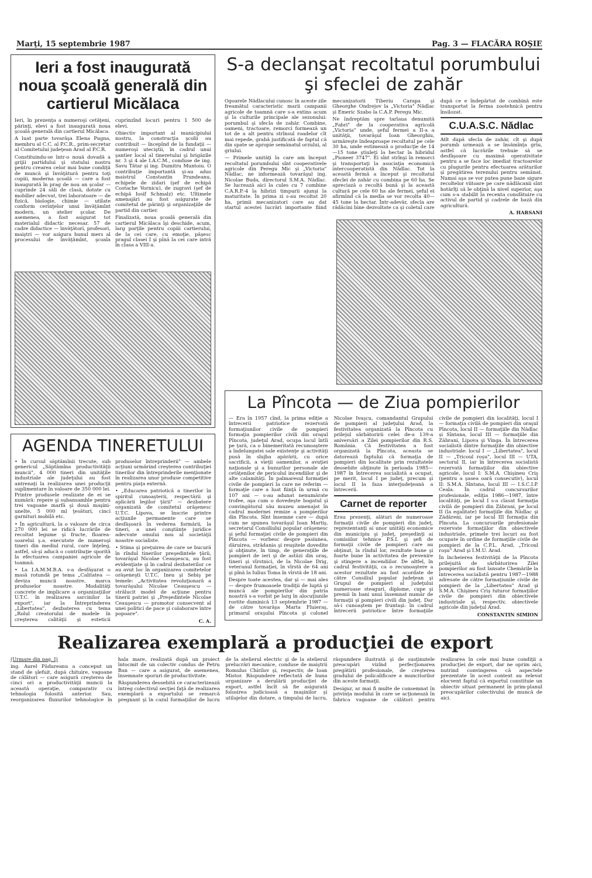Marţi, 15 septembrie 1987 Pag. 3 — FLACĂRA ROŞIE
Ieri a fost inaugurată noua şcoală generală din cartierul Micălaca
Ieri, în prezenţa a numeroşi cetăţeni, părinţi, elevi a fost inaugurată noua şcoală generală din cartierul Micălaca.
A luat parte tovarăşa Elena Pugna, membru al C.C. al P.C.R., prim-secretar al Comitetului judeţean Arad al P.C.R.
Constituindu-se într-o nouă dovadă a grijii partidului şi statului nostru pentru crearea celor mai bune condiţii de muncă şi învăţătură pentru toţi copiii, moderna şcoală — care a fost inaugurată în prag de nou an şcolar — cuprinde 24 săli de clasă, dotate cu mobilier adecvat, trei laboratoare — de fizică, biologie, chimie — utilate conform cerinţelor unui învăţămînt modern, un atelier şcolar. De asemenea, a fost asigurat tot materialul didactic necesar. 57 de cadre didactice — învăţători, profesori, maiştri — vor asigura bunul mers al procesului de învăţămînt, şcoala cuprinzînd locuri pentru 1 500 de elevi.
Obiectiv important al municipiului nostru, la construcţia şcolii au contribuit — începînd de la fundaţii — numeroşi uteciştii, în cadrul unui şantier local al tineretului şi brigăzile nr. 3 şi 4 ale I.A.C.M., conduse de ing. Savu Tătar şi ing. Dumitru Muntoiu. O contribuţie importantă şi-au adus maistrul Constantin Prundeanu, echipele de zidari (şef de echipă Costache Vornicu), de zugravi (şef de echipă Iosif Schmalz) etc. Ultimele amenajări au fost asigurate de comitetul de părinţi şi organizaţiile de partid din cartier.
Finalizată, noua şcoală generală din cartierul Micălaca îşi deschide, acum, larg porţile pentru copiii cartierului, de la cei care, cu emoţie, păşesc pragul clasei I şi pînă la cei care intră în clasa a VIII-a.
AGENDA TINERETULUI
• În cursul săptămînii trecute, sub genericul „Săptămîna productivităţii muncii", 4 000 tineri din unităţile industriale ale judeţului au fost antrenaţi la realizarea unei producţii suplimentare în valoare de 350 000 lei. Printre produsele realizate de ei se numără: repere şi subansamble pentru trei vagoane marfă şi două maşini-unelte, 5 000 ml ţesături, cinci garnituri mobilă etc.
• În agricultură, la o valoare de circa 270 000 lei se ridică lucrările de recoltat legume şi fructe, floarea-soarelui ş.a. executate de numeroşi tineri din mediul rural, care înţeleg, astfel, să-şi aducă o contribuţie sporită la efectuarea campaniei agricole de toamnă.
• La I.A.M.M.B.A. s-a desfăşurat o masă rotundă pe tema „Calitatea — deviza muncii noastre, marca produselor noastre. Modalităţi concrete de implicare a organizaţiilor U.T.C. în realizarea sarcinilor la export", iar la Întreprinderea „Libertatea", dezbaterea cu tema „Rolul creatorului de modele în creşterea calităţii şi esteticii produselor întreprinderii" — ambele acţiuni urmărind creşterea contribuţiei tinerilor din întreprinderile menţionate în realizarea unor produse competitive pentru piaţa externă.
• „Educarea patriotică a tinerilor în spiritul cunoaşterii, respectării şi aplicării legilor ţării" — dezbatere organizată de comitetul orăşenesc U.T.C. Lipova, se înscrie printre acţiunile permanente care se desfăşoară în vederea formării, la tineri, a unei conştiinţe juridice adecvate omului nou al societăţii noastre socialiste.
• Stima şi preţuirea de care se bucură în rîndul tinerilor preşedintele ţării, tovarăşul Nicolae Ceauşescu, au fost evidenţiate şi în cadrul dezbaterilor ce au avut loc în organizarea comitetelor orăşeneşti U.T.C. Ineu şi Sebiş pe temele: „Activitatea revoluţionară a tovarăşului Nicolae Ceauşescu — strălucit model de acţiune pentru tinerii patriei şi „Preşedintele Nicolae Ceauşescu — promotor consecvent al unei politici de pace şi colaborare între popoare".
C. A.
S-a declanşat recoltatul porumbului şi sfeclei de zahăr
Ogoarele Nădlacului cunosc în aceste zile freamătul caracteristic marii campanii agricole de toamnă care s-a extins acum şi la culturile principale ale sezonului: porumbul şi sfecla de zahăr. Combine, oameni, tractoare, remorci formează un tot de a alt pentru strînsul roadelor cît mai repede, grabă justificată de faptul că din spate se apropie semănatul orzului, al griului.
— Primele unităţi la care am început recoltatul porumbului sînt cooperativele agricole din Peregu Mic şi „Victoria" Nădlac, ne informează tovarăşul ing. Nicolae Buda, directorul S.M.A. Nădlac. Se lucrează aici la cules cu 7 combine C.A.R.P.-4 la hibrizi timpurii ajunşi la maturitate. În prima zi s-au recoltat 20 ha, primii mecanizatori care au dat startul acestei lucrări importante fiind mecanizatorii Tiberiu Carapa şi Gheorghe Ondrejov la „Victoria" Nădlac şi Emeric Szabo la C.A.P. Peregu Mic.
Ne îndreptăm spre tarlaua denumită „Fabri" de la cooperativa agricolă „Victoria" unde, şeful fermei a II-a a unităţii, tovarăşul Ioan Gheorghiu, urmăreşte îndeaproape recoltatul pe cele 30 ha, unde estimează o producţie de 14—15 tone ştiuleţi la hectar la hibridul „Pioneer 3747". Ei sînt strînşi în remorci şi transportaţi la asociaţia economică intercooperatistă din Nădlac. Tot la această fermă a început şi recoltatul sfeclei de zahăr cu combina pe 60 ha. Se apreciază o recoltă bună şi la această cultură pe cele 60 ha ale fermei, şeful ei afirmînd că la media se vor recolta 40—45 tone la hectar. Într-adevăr, sfecla are rădăcini bine dezvoltate ca şi coletul care după ce e îndepărtat de combină este transportat la ferma zootehnică pentru însilozat.
C.U.A.S.C. Nădlac
Atît după sfecla de zahăr, cît şi după porumb urmează a se însămînţa griu, astfel că lucrările trebuie să se desfăşoare cu maximă operativitate pentru a se face loc imediat tractoarelor cu plugurile pentru efectuarea arăturilor şi pregătirea terenului pentru semănat. Numai aşa se vor putea pune baze sigure recoltelor viitoare pe care nădlăcanii sînt hotărîţi să le obţină la nivel superior, aşa cum s-a stabilit la recenta consfătuire cu activul de partid şi cadrele de bază din agricultură.
A. HARSANI
La Pîncota — de Ziua pompierilor
— Era în 1957 cînd, la prima ediţie a întrecerii patriotice rezervată formaţiunilor civile de pompieri formaţia pompierilor civili din oraşul Pîncota, judeţul Arad, ocupa locul întîi pe ţară, ca o binemeritată recunoaştere a îndelungatei sale existenţe şi activităţi pusă în slujba apărării, cu orice sacrificii, a vieţii oamenilor, a avuţiei naţionale şi a bunurilor personale ale cetăţenilor de pericolul incendiilor şi de alte calamităţi. În palmaresul formaţiei civile de pompieri la care ne referim — formaţie care a luat fiinţă în urmă cu 107 ani — s-au adunat nenumărate trofee, aşa cum o dovedeşte bogatul şi convingătorul său muzeu amenajat în cadrul modernei remize a pompierilor din Pîncota. Sînt însemne care — după cum ne spunea tovarăşul Ioan Martiş, secretarul Consiliului popular orăşenesc şi şeful formaţiei civile de pompieri din Pîncota — vorbesc despre pasiunea, dăruirea, strădania şi reuşitele dovedite şi obţinute, în timp, de generaţiile de pompieri de ieri şi de astăzi din oraş, tineri şi vîrstnici, de la Nicolae Drig, veteranul formaţiei, în vîrstă de 64 ani şi pînă la Iulius Toma în vîrstă de 18 ani.
Despre toate acestea, dar şi — mai ales — despre frumoasele tradiţii de luptă şi muncă ale pompierilor din patria noastră s-a vorbit pe larg în alocuţiunile rostite duminică 13 septembrie 1987 — de către tovarăşa Marta Fluieraş, primarul oraşului Pîncota şi colonel Nicolae Ivaşcu, comandantul Grupului de pompieri al judeţului Arad, la festivitatea organizată la Pîncota cu prilejul sărbătoririi celei de-a 139-a aniversări a Zilei pompierilor din R.S. România. Că festivitatea a fost organizată la Pîncota, aceasta se datorează faptului că formaţia de pompieri din localitate prin rezultatele deosebite obţinute în perioada 1985—1987 în întrecerea socialistă a ocupat, pe merit, locul I pe judeţ, precum şi locul II la faza interjudeţeană a întrecerii.
Carnet de reporter
Erau prezenţi, alături de numeroase formaţii civile de pompieri din judeţ, reprezentanţi ai unor unităţi economice din municipiu şi judeţ, preşedinţi ai comisiilor tehnice P.S.I. şi şefi de formaţii civile de pompieri care au obţinut, la rîndul lor, rezultate bune şi foarte bune în activitatea de prevenire şi stingere a incendiilor. De altfel, în cadrul festivităţii, ca o recunoaştere a acestor rezultate au fost acordate de către Consiliul popular judeţean şi Grupul de pompieri al judeţului numeroase steaguri, diplome, cupe şi premii în bani unui însemnat număr de formaţii şi pompieri civili din judeţ. Dar să-i cunoaştem pe fruntaşi: în cadrul întrecerii patriotice între formaţiile civile de pompieri din localităţi, locul I — formaţia civilă de pompieri din oraşul Pîncota, locul II — formaţiile din Nădlac şi Sîntana, locul III — formaţiile din Zăbrani, Lipova şi Vinga. În întrecerea socialistă dintre formaţiile din obiective industriale: locul I — „Libertatea", locul II — „Tricoul roşu", locul III — UTA, sectorul II, iar în întrecerea socialistă rezervată formaţiilor din obiective agricole, locul I: S.M.A. Chişineu Criş (pentru a şasea oară consecutiv), locul II: S.M.A. Sîntana, locul III — I.S.C.I.P. Ceala. În cadrul concursurilor profesionale, ediţia 1986—1987, între localităţi, pe locul I s-a clasat formaţia civilă de pompieri din Zăbrani, pe locul II (la egalitate) formaţiile din Nădlac şi Zădăreni, iar pe locul III formaţia din Pîncota. La concursurile profesionale rezervate formaţiilor din obiectivele industriale, primele trei locuri au fost ocupate în ordine de formaţiile civile de pompieri de la C.P.L. Arad, „Tricoul roşu" Arad şi I.M.U. Arad.
În încheierea festivităţii de la Pîncota prilejuită de sărbătorirea Zilei pompierilor au fost lansate Chemările la întrecerea socialistă pentru 1987—1988 adresate de către formaţiunile civile de pompieri de la „Libertatea" Arad şi S.M.A. Chişineu Criş tuturor formaţiilor civile de pompieri din obiectivele industriale şi, respectiv, obiectivele agricole din judeţul Arad.
CONSTANTIN SIMION
Realizarea exemplară a producţiei de export
(Urmare din pag. I)
ing. Aurel Pădureanu a conceput un stand de şlefuit, după chituire, vagoane de călători — care asigură creşterea de cinci ori a productivităţii muncii la această operaţie, comparativ cu tehnologia folosită anterior. Sau, reorganizarea fluxurilor tehnologice în hala mare, realizată după un proiect întocmit de un colectiv condus de Petru Ban — care a asigurat, de asemenea, însemnate sporuri de productivitate.
Răspunderea deosebită ce caracterizează întreg colectivul secţiei faţă de realizarea exemplară a exportului se remarcă pregnant şi în cazul formaţiilor de lucru de la atelierul electric şi de la atelierul prelucrări mecanice, conduse de maiştrii Romulus Chirilov şi, respectiv, de Ioan Mistor. Răspundere reflectată de buna organizare a derulării producţiei de export, astfel încît să fie asigurată folosirea judicioasă a maşinilor şi utilajelor din dotare, a timpului de lucru, răspundere ilustrată şi de susţinutele preocupări vizînd perfecţionarea pregătirii profesionale, de creşterea gradului de policalificare a muncitorilor din aceste formaţii.
Desigur, ar mai fi multe de consemnat în privinţa modului în care se acţionează în fabrica vagoane de călători pentru realizarea în cele mai bune condiţii a producţiei de export, dar ne oprim aici, nutrind convingerea că aspectele prezentate în acest context au relevat elocvent faptul că exportul constituie un obiectiv situat permanent în prim-planul preocupărilor colectivului de muncă de aici.